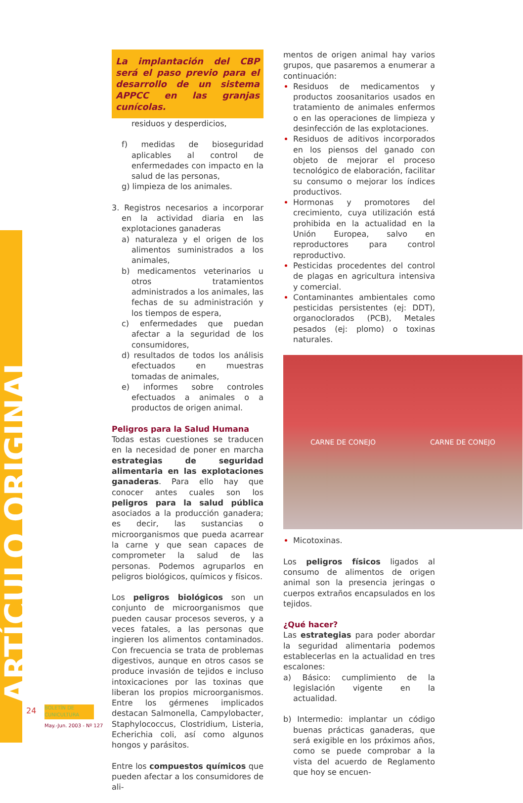ARTÍCULO ORIGINAL
La implantación del CBP será el paso previo para el desarrollo de un sistema APPCC en las granjas cunícolas.
residuos y desperdicios,
f) medidas de bioseguridad aplicables al control de enfermedades con impacto en la salud de las personas,
g) limpieza de los animales.
3. Registros necesarios a incorporar en la actividad diaria en las explotaciones ganaderas
a) naturaleza y el origen de los alimentos suministrados a los animales,
b) medicamentos veterinarios u otros tratamientos administrados a los animales, las fechas de su administración y los tiempos de espera,
c) enfermedades que puedan afectar a la seguridad de los consumidores,
d) resultados de todos los análisis efectuados en muestras tomadas de animales,
e) informes sobre controles efectuados a animales o a productos de origen animal.
Peligros para la Salud Humana
Todas estas cuestiones se traducen en la necesidad de poner en marcha estrategias de seguridad alimentaria en las explotaciones ganaderas. Para ello hay que conocer antes cuales son los peligros para la salud pública asociados a la producción ganadera; es decir, las sustancias o microorganismos que pueda acarrear la carne y que sean capaces de comprometer la salud de las personas. Podemos agruparlos en peligros biológicos, químicos y físicos.
Los peligros biológicos son un conjunto de microorganismos que pueden causar procesos severos, y a veces fatales, a las personas que ingieren los alimentos contaminados. Con frecuencia se trata de problemas digestivos, aunque en otros casos se produce invasión de tejidos e incluso intoxicaciones por las toxinas que liberan los propios microorganismos. Entre los gérmenes implicados destacan Salmonella, Campylobacter, Staphylococcus, Clostridium, Listeria, Echerichia coli, así como algunos hongos y parásitos.
Entre los compuestos químicos que pueden afectar a los consumidores de ali-
mentos de origen animal hay varios grupos, que pasaremos a enumerar a continuación:
Residuos de medicamentos y productos zoosanitarios usados en tratamiento de animales enfermos o en las operaciones de limpieza y desinfección de las explotaciones.
Residuos de aditivos incorporados en los piensos del ganado con objeto de mejorar el proceso tecnológico de elaboración, facilitar su consumo o mejorar los índices productivos.
Hormonas y promotores del crecimiento, cuya utilización está prohibida en la actualidad en la Unión Europea, salvo en reproductores para control reproductivo.
Pesticidas procedentes del control de plagas en agricultura intensiva y comercial.
Contaminantes ambientales como pesticidas persistentes (ej: DDT), organoclorados (PCB), Metales pesados (ej: plomo) o toxinas naturales.
CARNE DE CONEJO CARNE DE CONEJO
Micotoxinas.
Los peligros físicos ligados al consumo de alimentos de origen animal son la presencia jeringas o cuerpos extraños encapsulados en los tejidos.
¿Qué hacer?
Las estrategias para poder abordar la seguridad alimentaria podemos establecerlas en la actualidad en tres escalones:
a) Básico: cumplimiento de la legislación vigente en la actualidad.
b) Intermedio: implantar un código buenas prácticas ganaderas, que será exigible en los próximos años, como se puede comprobar a la vista del acuerdo de Reglamento que hoy se encuen-
24
BOLETÍN DE CUNICULTURA
May.-Jun. 2003 - Nº 127